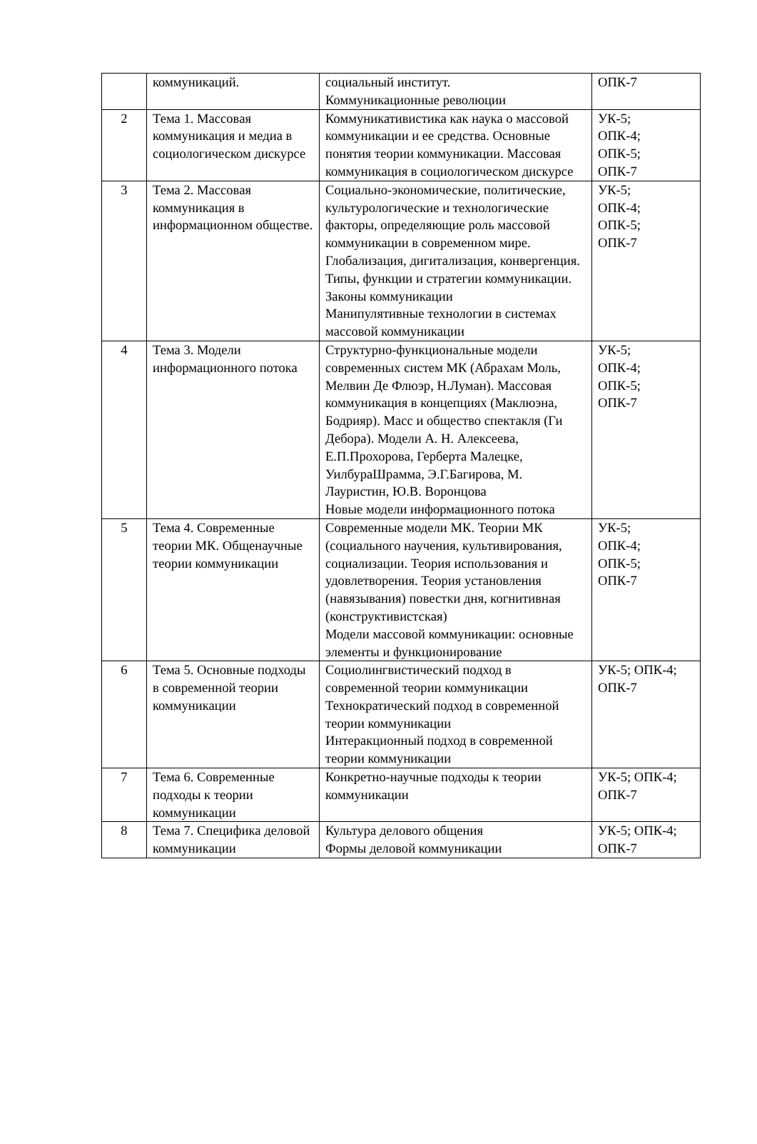| | коммуникаций. | социальный институт. Коммуникационные революции | ОПК-7 |
| 2 | Тема 1. Массовая коммуникация и медиа в социологическом дискурсе | Коммуникативистика как наука о массовой коммуникации и ее средства. Основные понятия теории коммуникации. Массовая коммуникация в социологическом дискурсе | УК-5; ОПК-4; ОПК-5; ОПК-7 |
| 3 | Тема 2. Массовая коммуникация в информационном обществе. | Социально-экономические, политические, культурологические и технологические факторы, определяющие роль массовой коммуникации в современном мире. Глобализация, дигитализация, конвергенция. Типы, функции и стратегии коммуникации. Законы коммуникации Манипулятивные технологии в системах массовой коммуникации | УК-5; ОПК-4; ОПК-5; ОПК-7 |
| 4 | Тема 3. Модели информационного потока | Структурно-функциональные модели современных систем МК (Абрахам Моль, Мелвин Де Флюэр, Н.Луман). Массовая коммуникация в концепциях (Маклюэна, Бодрияр). Масс и общество спектакля (Ги Дебора). Модели А. Н. Алексеева, Е.П.Прохорова, Герберта Малецке, УилбураШрамма, Э.Г.Багирова, М. Лауристин, Ю.В. Воронцова Новые модели информационного потока | УК-5; ОПК-4; ОПК-5; ОПК-7 |
| 5 | Тема 4. Современные теории МК. Общенаучные теории коммуникации | Современные модели МК. Теории МК (социального научения, культивирования, социализации. Теория использования и удовлетворения. Теория установления (навязывания) повестки дня, когнитивная (конструктивистская) Модели массовой коммуникации: основные элементы и функционирование | УК-5; ОПК-4; ОПК-5; ОПК-7 |
| 6 | Тема 5. Основные подходы в современной теории коммуникации | Социолингвистический подход в современной теории коммуникации Технократический подход в современной теории коммуникации Интеракционный подход в современной теории коммуникации | УК-5; ОПК-4; ОПК-7 |
| 7 | Тема 6. Современные подходы к теории коммуникации | Конкретно-научные подходы к теории коммуникации | УК-5; ОПК-4; ОПК-7 |
| 8 | Тема 7. Специфика деловой коммуникации | Культура делового общения Формы деловой коммуникации | УК-5; ОПК-4; ОПК-7 |